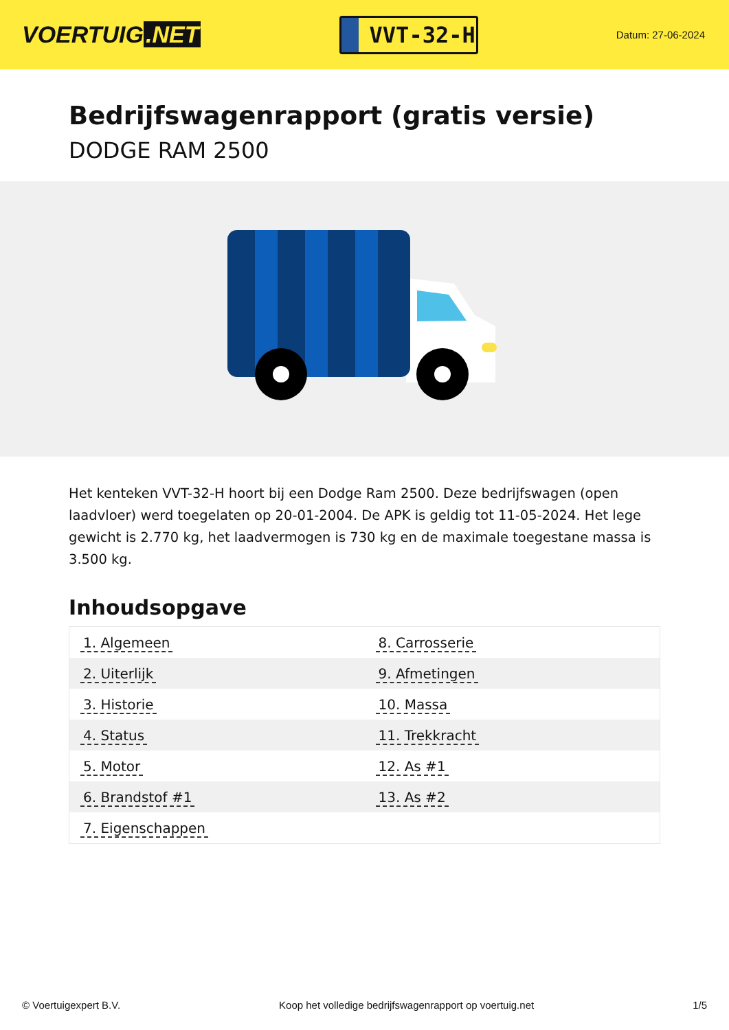VOERTUIG.NET
VVT-32-H
Datum: 27-06-2024
Bedrijfswagenrapport (gratis versie)
DODGE RAM 2500
Het kenteken VVT-32-H hoort bij een Dodge Ram 2500. Deze bedrijfswagen (open laadvloer) werd toegelaten op 20-01-2004. De APK is geldig tot 11-05-2024. Het lege gewicht is 2.770 kg, het laadvermogen is 730 kg en de maximale toegestane massa is 3.500 kg.
Inhoudsopgave
| 1. Algemeen | 8. Carrosserie |
| 2. Uiterlijk | 9. Afmetingen |
| 3. Historie | 10. Massa |
| 4. Status | 11. Trekkracht |
| 5. Motor | 12. As #1 |
| 6. Brandstof #1 | 13. As #2 |
| 7. Eigenschappen | |
© Voertuigexpert B.V. Koop het volledige bedrijfswagenrapport op voertuig.net 1/5